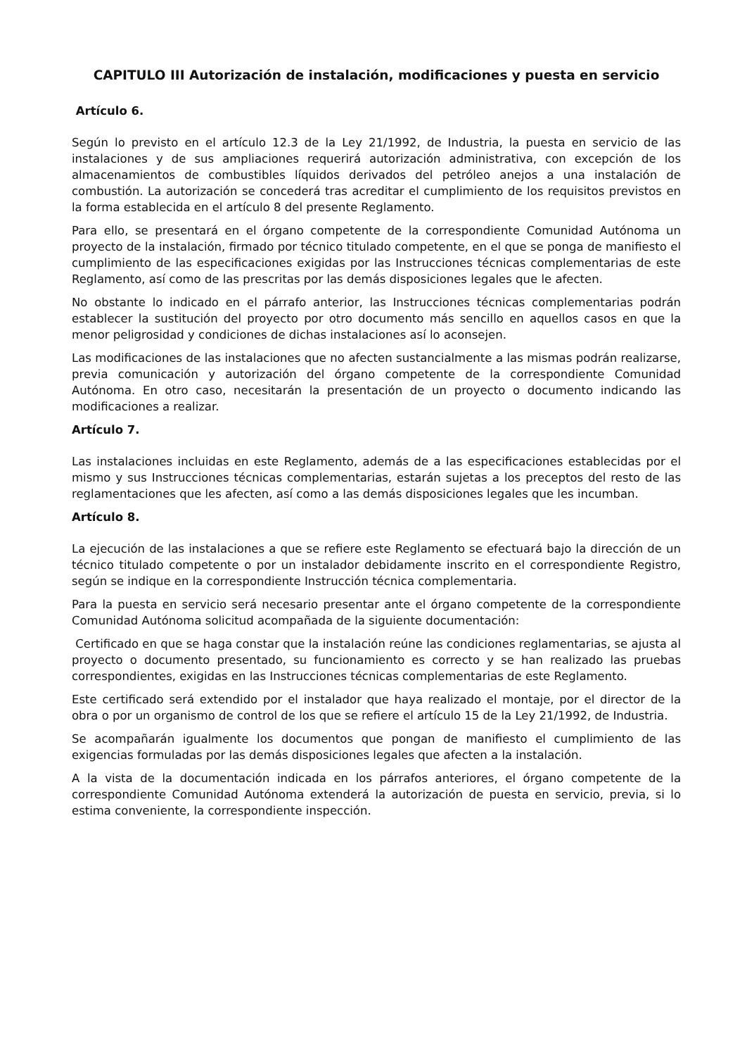CAPITULO III Autorización de instalación, modificaciones y puesta en servicio
Artículo 6.
Según lo previsto en el artículo 12.3 de la Ley 21/1992, de Industria, la puesta en servicio de las instalaciones y de sus ampliaciones requerirá autorización administrativa, con excepción de los almacenamientos de combustibles líquidos derivados del petróleo anejos a una instalación de combustión. La autorización se concederá tras acreditar el cumplimiento de los requisitos previstos en la forma establecida en el artículo 8 del presente Reglamento.
Para ello, se presentará en el órgano competente de la correspondiente Comunidad Autónoma un proyecto de la instalación, firmado por técnico titulado competente, en el que se ponga de manifiesto el cumplimiento de las especificaciones exigidas por las Instrucciones técnicas complementarias de este Reglamento, así como de las prescritas por las demás disposiciones legales que le afecten.
No obstante lo indicado en el párrafo anterior, las Instrucciones técnicas complementarias podrán establecer la sustitución del proyecto por otro documento más sencillo en aquellos casos en que la menor peligrosidad y condiciones de dichas instalaciones así lo aconsejen.
Las modificaciones de las instalaciones que no afecten sustancialmente a las mismas podrán realizarse, previa comunicación y autorización del órgano competente de la correspondiente Comunidad Autónoma. En otro caso, necesitarán la presentación de un proyecto o documento indicando las modificaciones a realizar.
Artículo 7.
Las instalaciones incluidas en este Reglamento, además de a las especificaciones establecidas por el mismo y sus Instrucciones técnicas complementarias, estarán sujetas a los preceptos del resto de las reglamentaciones que les afecten, así como a las demás disposiciones legales que les incumban.
Artículo 8.
La ejecución de las instalaciones a que se refiere este Reglamento se efectuará bajo la dirección de un técnico titulado competente o por un instalador debidamente inscrito en el correspondiente Registro, según se indique en la correspondiente Instrucción técnica complementaria.
Para la puesta en servicio será necesario presentar ante el órgano competente de la correspondiente Comunidad Autónoma solicitud acompañada de la siguiente documentación:
Certificado en que se haga constar que la instalación reúne las condiciones reglamentarias, se ajusta al proyecto o documento presentado, su funcionamiento es correcto y se han realizado las pruebas correspondientes, exigidas en las Instrucciones técnicas complementarias de este Reglamento.
Este certificado será extendido por el instalador que haya realizado el montaje, por el director de la obra o por un organismo de control de los que se refiere el artículo 15 de la Ley 21/1992, de Industria.
Se acompañarán igualmente los documentos que pongan de manifiesto el cumplimiento de las exigencias formuladas por las demás disposiciones legales que afecten a la instalación.
A la vista de la documentación indicada en los párrafos anteriores, el órgano competente de la correspondiente Comunidad Autónoma extenderá la autorización de puesta en servicio, previa, si lo estima conveniente, la correspondiente inspección.